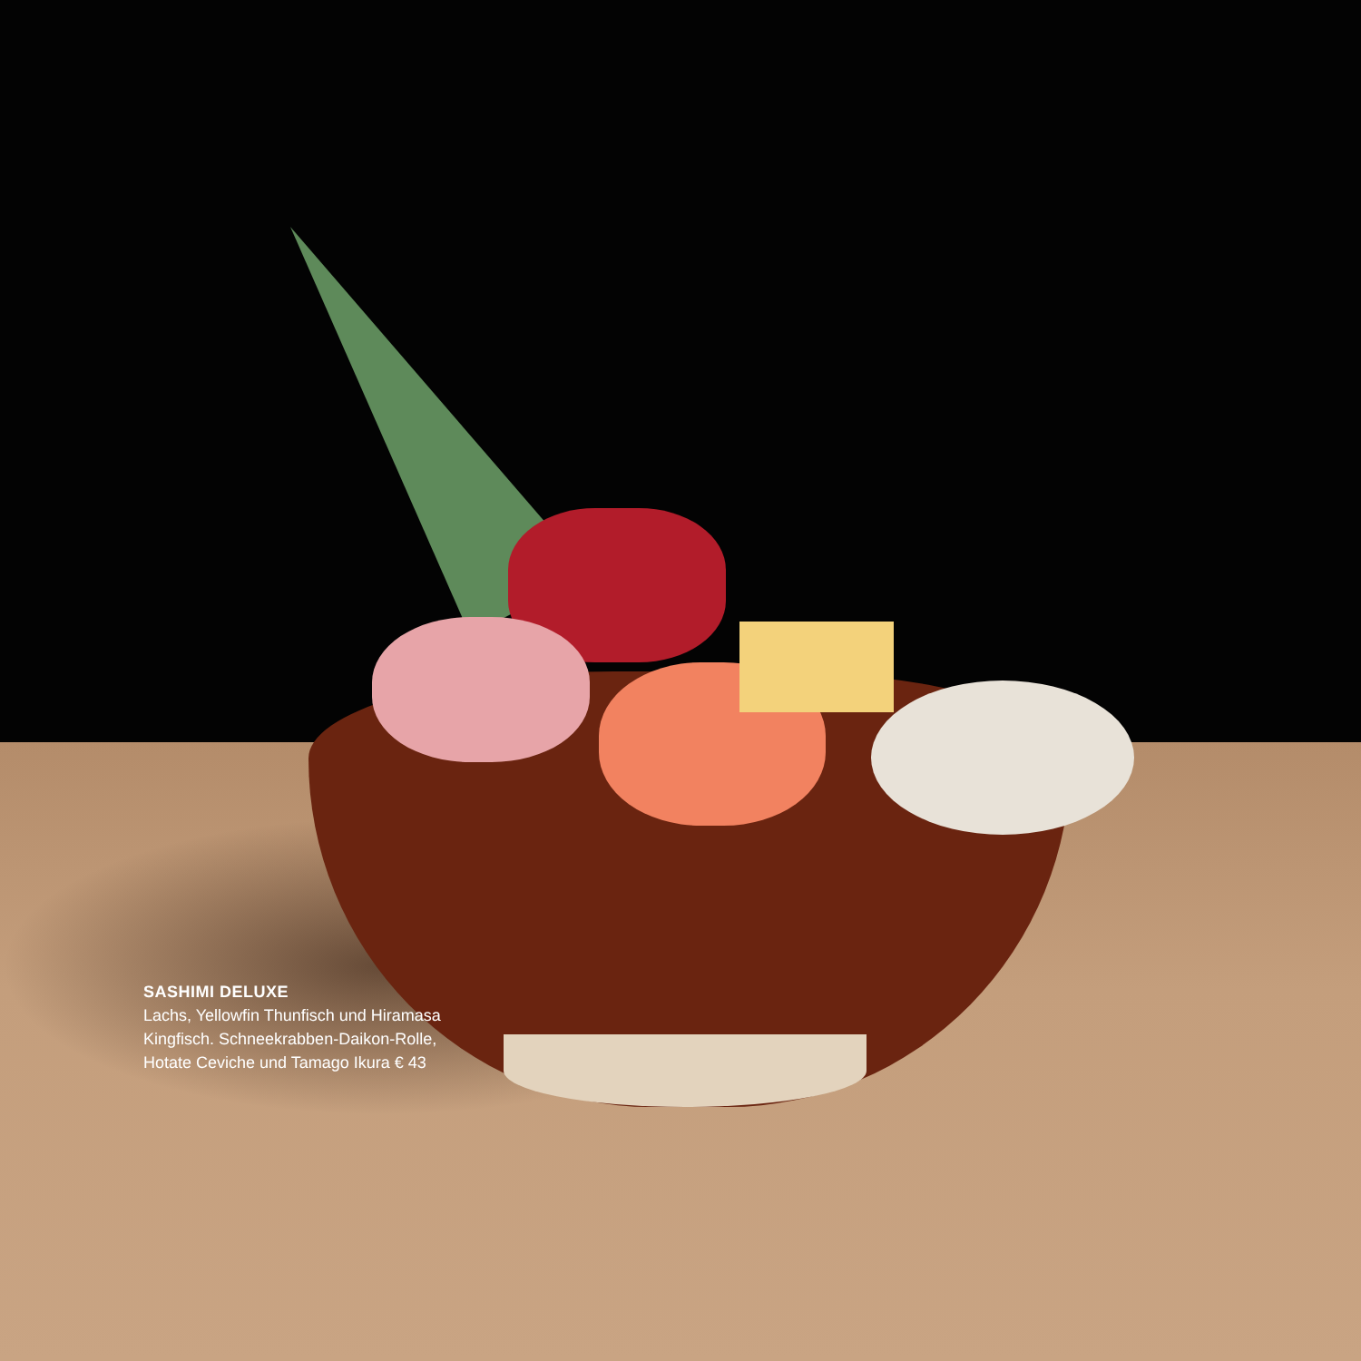SASHIMI DELUXE
Lachs, Yellowfin Thunfisch und Hiramasa Kingfisch. Schneekrabben-Daikon-Rolle, Hotate Ceviche und Tamago Ikura € 43